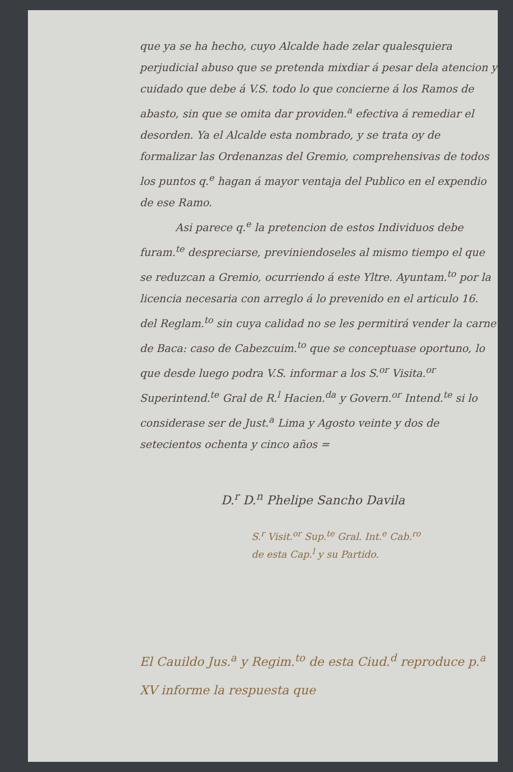que ya se ha hecho, cuyo Alcalde hade zelar qualesquiera perjudicial abuso que se pretenda mixdiar á pesar dela atencion y cuidado que debe á V.S. todo lo que concierne á los Ramos de abasto, sin que se omita dar providen.<sup>a</sup> efectiva á remediar el desorden. Ya el Alcalde esta nombrado, y se trata oy de formalizar las Ordenanzas del Gremio, comprehensivas de todos los puntos q.<sup>e</sup> hagan á mayor ventaja del Publico en el expendio de ese Ramo.
Asi parece q.<sup>e</sup> la pretencion de estos Individuos debe furam.<sup>te</sup> despreciarse, previniendoseles al mismo tiempo el que se reduzcan a Gremio, ocurriendo á este Yltre. Ayuntam.<sup>to</sup> por la licencia necesaria con arreglo á lo prevenido en el articulo 16. del Reglam.<sup>to</sup> sin cuya calidad no se les permitirá vender la carne de Baca: caso de Cabezcuim.<sup>to</sup> que se conceptuase oportuno, lo que desde luego podra V.S. informar a los S.<sup>or</sup> Visita.<sup>or</sup> Superintend.<sup>te</sup> Gral de R.<sup>l</sup> Hacien.<sup>da</sup> y Govern.<sup>or</sup> Intend.<sup>te</sup> si lo considerase ser de Just.<sup>a</sup> Lima y Agosto veinte y dos de setecientos ochenta y cinco años =
D.<sup>r</sup> D.<sup>n</sup> Phelipe Sancho Davila
S.<sup>r</sup> Visit.<sup>or</sup> Sup.<sup>te</sup> Gral. Int.<sup>e</sup> Cab.<sup>ro</sup>
de esta Cap.<sup>l</sup> y su Partido.
El Cauildo Jus.<sup>a</sup> y Regim.<sup>to</sup> de esta Ciud.<sup>d</sup> reproduce p.<sup>a</sup> XV informe la respuesta que